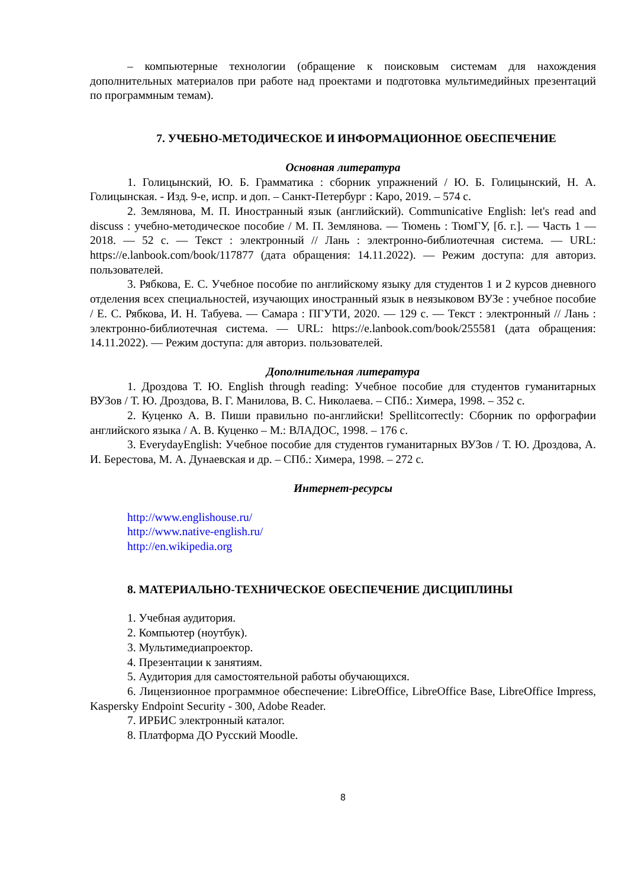– компьютерные технологии (обращение к поисковым системам для нахождения дополнительных материалов при работе над проектами и подготовка мультимедийных презентаций по программным темам).
7. УЧЕБНО-МЕТОДИЧЕСКОЕ И ИНФОРМАЦИОННОЕ ОБЕСПЕЧЕНИЕ
Основная литература
1. Голицынский, Ю. Б. Грамматика : сборник упражнений / Ю. Б. Голицынский, Н. А. Голицынская. - Изд. 9-е, испр. и доп. – Санкт-Петербург : Каро, 2019. – 574 с.
2. Землянова, М. П. Иностранный язык (английский). Communicative English: let's read and discuss : учебно-методическое пособие / М. П. Землянова. — Тюмень : ТюмГУ, [б. г.]. — Часть 1 — 2018. — 52 с. — Текст : электронный // Лань : электронно-библиотечная система. — URL: https://e.lanbook.com/book/117877 (дата обращения: 14.11.2022). — Режим доступа: для авториз. пользователей.
3. Рябкова, Е. С. Учебное пособие по английскому языку для студентов 1 и 2 курсов дневного отделения всех специальностей, изучающих иностранный язык в неязыковом ВУЗе : учебное пособие / Е. С. Рябкова, И. Н. Табуева. — Самара : ПГУТИ, 2020. — 129 с. — Текст : электронный // Лань : электронно-библиотечная система. — URL: https://e.lanbook.com/book/255581 (дата обращения: 14.11.2022). — Режим доступа: для авториз. пользователей.
Дополнительная литература
1. Дроздова Т. Ю. English through reading: Учебное пособие для студентов гуманитарных ВУЗов / Т. Ю. Дроздова, В. Г. Манилова, В. С. Николаева. – СПб.: Химера, 1998. – 352 с.
2. Куценко А. В. Пиши правильно по-английски! Spellitcorrectly: Сборник по орфографии английского языка / А. В. Куценко – М.: ВЛАДОС, 1998. – 176 с.
3. EverydayEnglish: Учебное пособие для студентов гуманитарных ВУЗов / Т. Ю. Дроздова, А. И. Берестова, М. А. Дунаевская и др. – СПб.: Химера, 1998. – 272 с.
Интернет-ресурсы
http://www.englishouse.ru/
http://www.native-english.ru/
http://en.wikipedia.org
8. МАТЕРИАЛЬНО-ТЕХНИЧЕСКОЕ ОБЕСПЕЧЕНИЕ ДИСЦИПЛИНЫ
1. Учебная аудитория.
2. Компьютер (ноутбук).
3. Мультимедиапроектор.
4. Презентации к занятиям.
5. Аудитория для самостоятельной работы обучающихся.
6. Лицензионное программное обеспечение: LibreOffice, LibreOffice Base, LibreOffice Impress, Kaspersky Endpoint Security - 300, Adobe Reader.
7. ИРБИС электронный каталог.
8. Платформа ДО Русский Moodle.
8